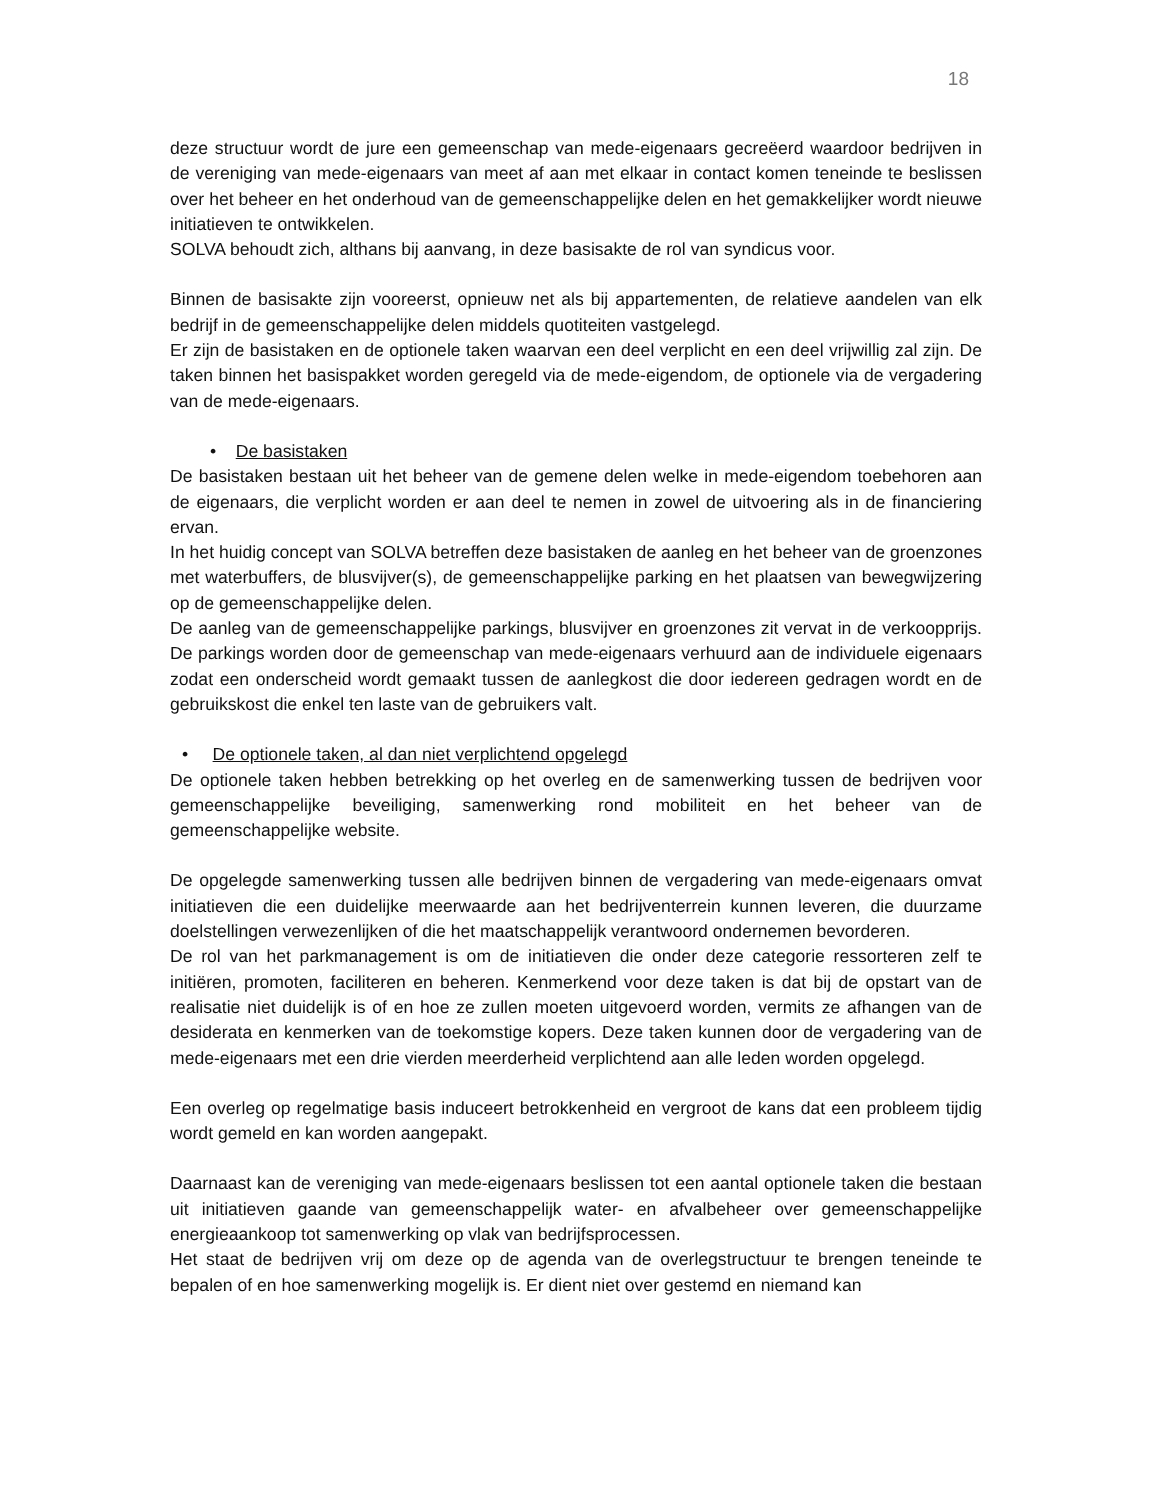18
deze structuur wordt de jure een gemeenschap van mede-eigenaars gecreëerd waardoor bedrijven in de vereniging van mede-eigenaars van meet af aan met elkaar in contact komen teneinde te beslissen over het beheer en het onderhoud van de gemeenschappelijke delen en het gemakkelijker wordt nieuwe initiatieven te ontwikkelen.
SOLVA behoudt zich, althans bij aanvang, in deze basisakte de rol van syndicus voor.
Binnen de basisakte zijn vooreerst, opnieuw net als bij appartementen, de relatieve aandelen van elk bedrijf in de gemeenschappelijke delen middels quotiteiten vastgelegd.
Er zijn de basistaken en de optionele taken waarvan een deel verplicht en een deel vrijwillig zal zijn. De taken binnen het basispakket worden geregeld via de mede-eigendom, de optionele via de vergadering van de mede-eigenaars.
• De basistaken
De basistaken bestaan uit het beheer van de gemene delen welke in mede-eigendom toebehoren aan de eigenaars, die verplicht worden er aan deel te nemen in zowel de uitvoering als in de financiering ervan.
In het huidig concept van SOLVA betreffen deze basistaken de aanleg en het beheer van de groenzones met waterbuffers, de blusvijver(s), de gemeenschappelijke parking en het plaatsen van bewegwijzering op de gemeenschappelijke delen.
De aanleg van de gemeenschappelijke parkings, blusvijver en groenzones zit vervat in de verkoopprijs. De parkings worden door de gemeenschap van mede-eigenaars verhuurd aan de individuele eigenaars zodat een onderscheid wordt gemaakt tussen de aanlegkost die door iedereen gedragen wordt en de gebruikskost die enkel ten laste van de gebruikers valt.
• De optionele taken, al dan niet verplichtend opgelegd
De optionele taken hebben betrekking op het overleg en de samenwerking tussen de bedrijven voor gemeenschappelijke beveiliging, samenwerking rond mobiliteit en het beheer van de gemeenschappelijke website.
De opgelegde samenwerking tussen alle bedrijven binnen de vergadering van mede-eigenaars omvat initiatieven die een duidelijke meerwaarde aan het bedrijventerrein kunnen leveren, die duurzame doelstellingen verwezenlijken of die het maatschappelijk verantwoord ondernemen bevorderen.
De rol van het parkmanagement is om de initiatieven die onder deze categorie ressorteren zelf te initiëren, promoten, faciliteren en beheren. Kenmerkend voor deze taken is dat bij de opstart van de realisatie niet duidelijk is of en hoe ze zullen moeten uitgevoerd worden, vermits ze afhangen van de desiderata en kenmerken van de toekomstige kopers. Deze taken kunnen door de vergadering van de mede-eigenaars met een drie vierden meerderheid verplichtend aan alle leden worden opgelegd.
Een overleg op regelmatige basis induceert betrokkenheid en vergroot de kans dat een probleem tijdig wordt gemeld en kan worden aangepakt.
Daarnaast kan de vereniging van mede-eigenaars beslissen tot een aantal optionele taken die bestaan uit initiatieven gaande van gemeenschappelijk water- en afvalbeheer over gemeenschappelijke energieaankoop tot samenwerking op vlak van bedrijfsprocessen.
Het staat de bedrijven vrij om deze op de agenda van de overlegstructuur te brengen teneinde te bepalen of en hoe samenwerking mogelijk is. Er dient niet over gestemd en niemand kan